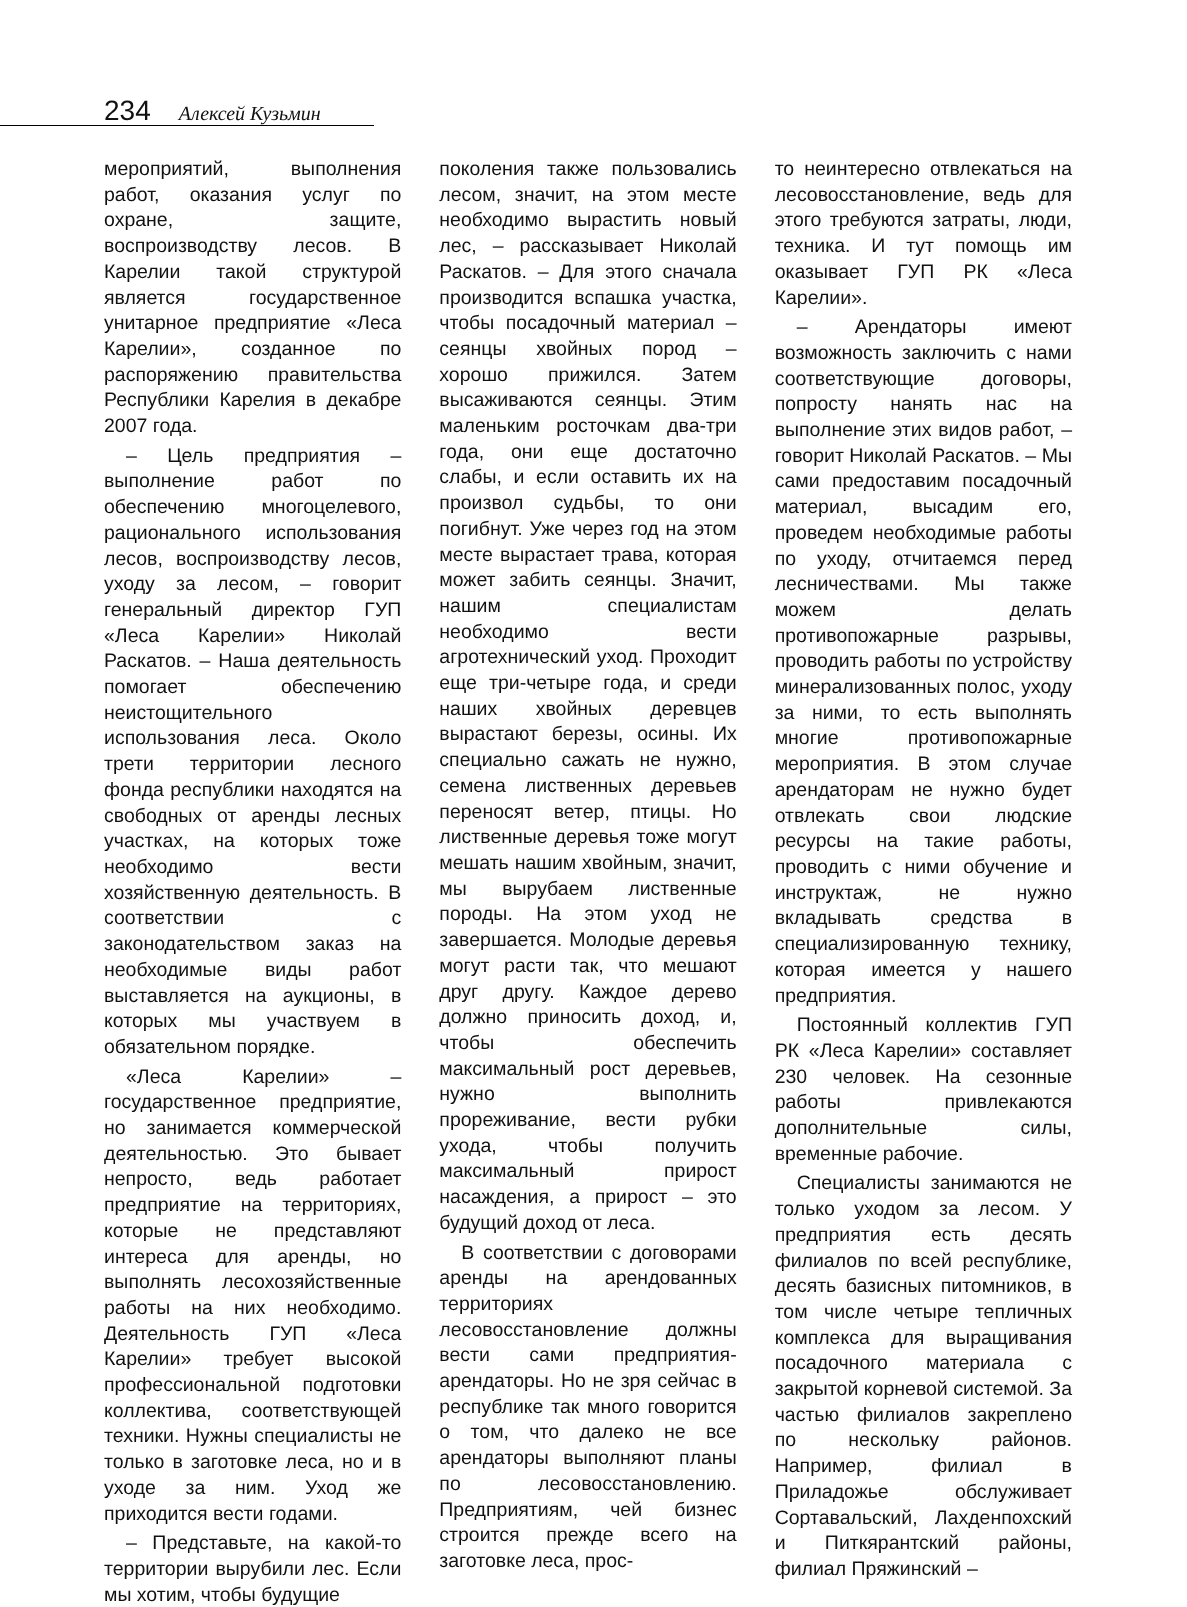234 Алексей Кузьмин
мероприятий, выполнения работ, оказания услуг по охране, защите, воспроизводству лесов. В Карелии такой структурой является государственное унитарное предприятие «Леса Карелии», созданное по распоряжению правительства Республики Карелия в декабре 2007 года.
– Цель предприятия – выполнение работ по обеспечению многоцелевого, рационального использования лесов, воспроизводству лесов, уходу за лесом, – говорит генеральный директор ГУП «Леса Карелии» Николай Раскатов. – Наша деятельность помогает обеспечению неистощительного использования леса. Около трети территории лесного фонда республики находятся на свободных от аренды лесных участках, на которых тоже необходимо вести хозяйственную деятельность. В соответствии с законодательством заказ на необходимые виды работ выставляется на аукционы, в которых мы участвуем в обязательном порядке.
«Леса Карелии» – государственное предприятие, но занимается коммерческой деятельностью. Это бывает непросто, ведь работает предприятие на территориях, которые не представляют интереса для аренды, но выполнять лесохозяйственные работы на них необходимо. Деятельность ГУП «Леса Карелии» требует высокой профессиональной подготовки коллектива, соответствующей техники. Нужны специалисты не только в заготовке леса, но и в уходе за ним. Уход же приходится вести годами.
– Представьте, на какой-то территории вырубили лес. Если мы хотим, чтобы будущие
поколения также пользовались лесом, значит, на этом месте необходимо вырастить новый лес, – рассказывает Николай Раскатов. – Для этого сначала производится вспашка участка, чтобы посадочный материал – сеянцы хвойных пород – хорошо прижился. Затем высаживаются сеянцы. Этим маленьким росточкам два-три года, они еще достаточно слабы, и если оставить их на произвол судьбы, то они погибнут. Уже через год на этом месте вырастает трава, которая может забить сеянцы. Значит, нашим специалистам необходимо вести агротехнический уход. Проходит еще три-четыре года, и среди наших хвойных деревцев вырастают березы, осины. Их специально сажать не нужно, семена лиственных деревьев переносят ветер, птицы. Но лиственные деревья тоже могут мешать нашим хвойным, значит, мы вырубаем лиственные породы. На этом уход не завершается. Молодые деревья могут расти так, что мешают друг другу. Каждое дерево должно приносить доход, и, чтобы обеспечить максимальный рост деревьев, нужно выполнить прореживание, вести рубки ухода, чтобы получить максимальный прирост насаждения, а прирост – это будущий доход от леса.
В соответствии с договорами аренды на арендованных территориях лесовосстановление должны вести сами предприятия-арендаторы. Но не зря сейчас в республике так много говорится о том, что далеко не все арендаторы выполняют планы по лесовосстановлению. Предприятиям, чей бизнес строится прежде всего на заготовке леса, прос-
то неинтересно отвлекаться на лесовосстановление, ведь для этого требуются затраты, люди, техника. И тут помощь им оказывает ГУП РК «Леса Карелии».
– Арендаторы имеют возможность заключить с нами соответствующие договоры, попросту нанять нас на выполнение этих видов работ, – говорит Николай Раскатов. – Мы сами предоставим посадочный материал, высадим его, проведем необходимые работы по уходу, отчитаемся перед лесничествами. Мы также можем делать противопожарные разрывы, проводить работы по устройству минерализованных полос, уходу за ними, то есть выполнять многие противопожарные мероприятия. В этом случае арендаторам не нужно будет отвлекать свои людские ресурсы на такие работы, проводить с ними обучение и инструктаж, не нужно вкладывать средства в специализированную технику, которая имеется у нашего предприятия.
Постоянный коллектив ГУП РК «Леса Карелии» составляет 230 человек. На сезонные работы привлекаются дополнительные силы, временные рабочие.
Специалисты занимаются не только уходом за лесом. У предприятия есть десять филиалов по всей республике, десять базисных питомников, в том числе четыре тепличных комплекса для выращивания посадочного материала с закрытой корневой системой. За частью филиалов закреплено по нескольку районов. Например, филиал в Приладожье обслуживает Сортавальский, Лахденпохский и Питкярантский районы, филиал Пряжинский –